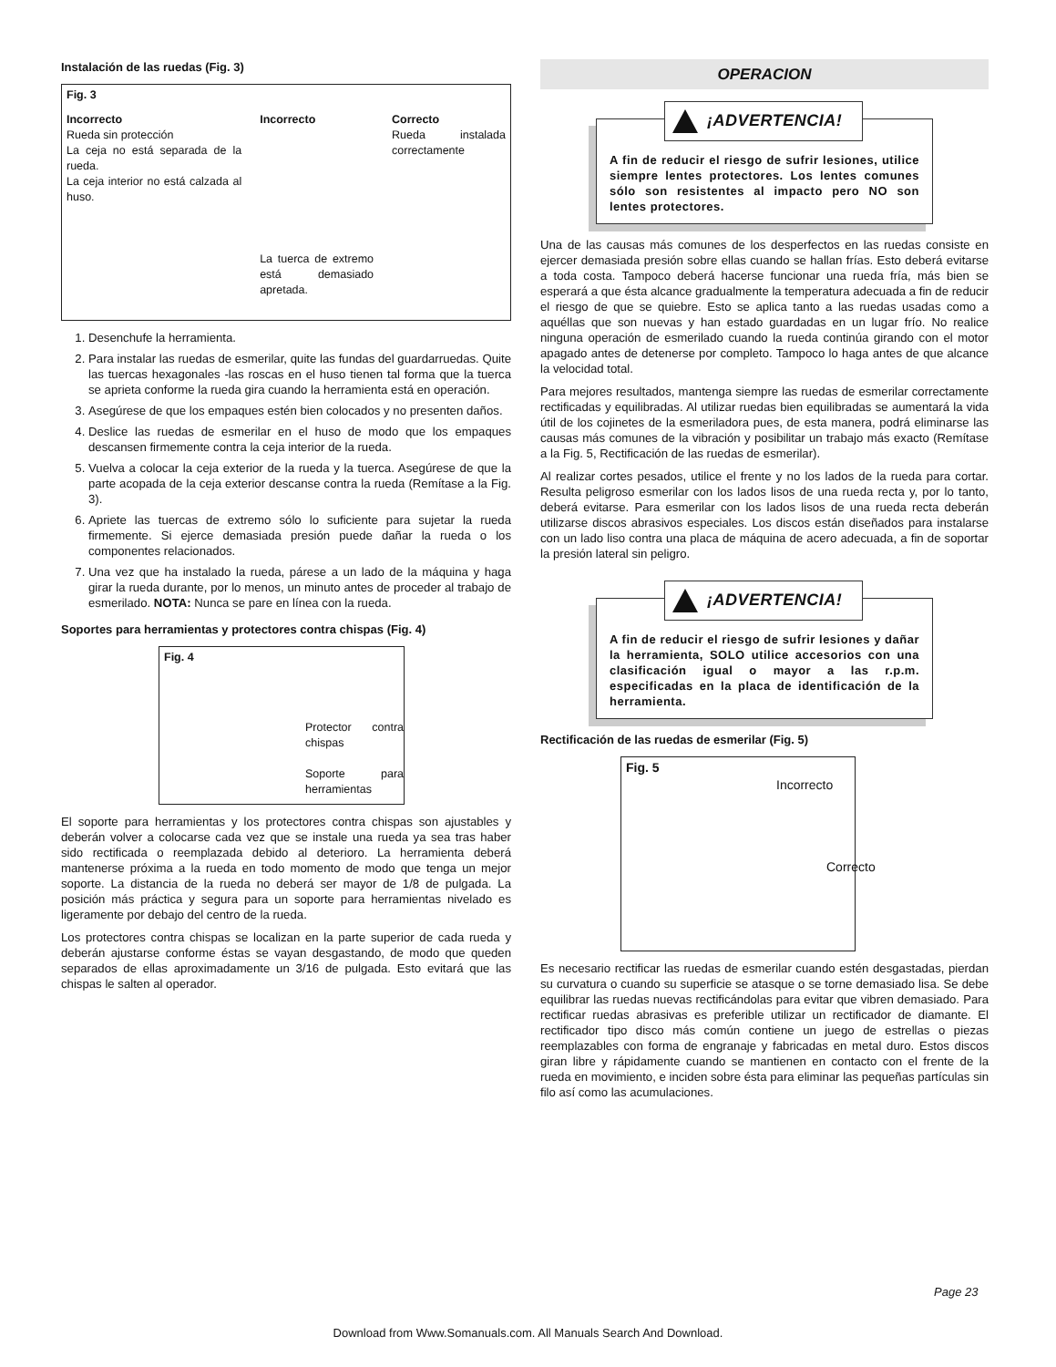Instalación de las ruedas (Fig. 3)
Fig. 3
Incorrecto
Rueda sin protección
La ceja no está separada de la rueda.
La ceja interior no está calzada al huso.
Incorrecto
La tuerca de extremo está demasiado apretada.
Correcto
Rueda instalada correctamente
1. Desenchufe la herramienta.
2. Para instalar las ruedas de esmerilar, quite las fundas del guardarruedas. Quite las tuercas hexagonales -las roscas en el huso tienen tal forma que la tuerca se aprieta conforme la rueda gira cuando la herramienta está en operación.
3. Asegúrese de que los empaques estén bien colocados y no presenten daños.
4. Deslice las ruedas de esmerilar en el huso de modo que los empaques descansen firmemente contra la ceja interior de la rueda.
5. Vuelva a colocar la ceja exterior de la rueda y la tuerca. Asegúrese de que la parte acopada de la ceja exterior descanse contra la rueda (Remítase a la Fig. 3).
6. Apriete las tuercas de extremo sólo lo suficiente para sujetar la rueda firmemente. Si ejerce demasiada presión puede dañar la rueda o los componentes relacionados.
7. Una vez que ha instalado la rueda, párese a un lado de la máquina y haga girar la rueda durante, por lo menos, un minuto antes de proceder al trabajo de esmerilado. NOTA: Nunca se pare en línea con la rueda.
Soportes para herramientas y protectores contra chispas (Fig. 4)
Fig. 4
Protector contra chispas
Soporte para herramientas
El soporte para herramientas y los protectores contra chispas son ajustables y deberán volver a colocarse cada vez que se instale una rueda ya sea tras haber sido rectificada o reemplazada debido al deterioro. La herramienta deberá mantenerse próxima a la rueda en todo momento de modo que tenga un mejor soporte. La distancia de la rueda no deberá ser mayor de 1/8 de pulgada. La posición más práctica y segura para un soporte para herramientas nivelado es ligeramente por debajo del centro de la rueda.
Los protectores contra chispas se localizan en la parte superior de cada rueda y deberán ajustarse conforme éstas se vayan desgastando, de modo que queden separados de ellas aproximadamente un 3/16 de pulgada. Esto evitará que las chispas le salten al operador.
OPERACION
¡ADVERTENCIA!
A fin de reducir el riesgo de sufrir lesiones, utilice siempre lentes protectores. Los lentes comunes sólo son resistentes al impacto pero NO son lentes protectores.
Una de las causas más comunes de los desperfectos en las ruedas consiste en ejercer demasiada presión sobre ellas cuando se hallan frías. Esto deberá evitarse a toda costa. Tampoco deberá hacerse funcionar una rueda fría, más bien se esperará a que ésta alcance gradualmente la temperatura adecuada a fin de reducir el riesgo de que se quiebre. Esto se aplica tanto a las ruedas usadas como a aquéllas que son nuevas y han estado guardadas en un lugar frío. No realice ninguna operación de esmerilado cuando la rueda continúa girando con el motor apagado antes de detenerse por completo. Tampoco lo haga antes de que alcance la velocidad total.
Para mejores resultados, mantenga siempre las ruedas de esmerilar correctamente rectificadas y equilibradas. Al utilizar ruedas bien equilibradas se aumentará la vida útil de los cojinetes de la esmeriladora pues, de esta manera, podrá eliminarse las causas más comunes de la vibración y posibilitar un trabajo más exacto (Remítase a la Fig. 5, Rectificación de las ruedas de esmerilar).
Al realizar cortes pesados, utilice el frente y no los lados de la rueda para cortar. Resulta peligroso esmerilar con los lados lisos de una rueda recta y, por lo tanto, deberá evitarse. Para esmerilar con los lados lisos de una rueda recta deberán utilizarse discos abrasivos especiales. Los discos están diseñados para instalarse con un lado liso contra una placa de máquina de acero adecuada, a fin de soportar la presión lateral sin peligro.
¡ADVERTENCIA!
A fin de reducir el riesgo de sufrir lesiones y dañar la herramienta, SOLO utilice accesorios con una clasificación igual o mayor a las r.p.m. especificadas en la placa de identificación de la herramienta.
Rectificación de las ruedas de esmerilar (Fig. 5)
Fig. 5
Incorrecto
Correcto
Es necesario rectificar las ruedas de esmerilar cuando estén desgastadas, pierdan su curvatura o cuando su superficie se atasque o se torne demasiado lisa. Se debe equilibrar las ruedas nuevas rectificándolas para evitar que vibren demasiado. Para rectificar ruedas abrasivas es preferible utilizar un rectificador de diamante. El rectificador tipo disco más común contiene un juego de estrellas o piezas reemplazables con forma de engranaje y fabricadas en metal duro. Estos discos giran libre y rápidamente cuando se mantienen en contacto con el frente de la rueda en movimiento, e inciden sobre ésta para eliminar las pequeñas partículas sin filo así como las acumulaciones.
Page 23
Download from Www.Somanuals.com. All Manuals Search And Download.